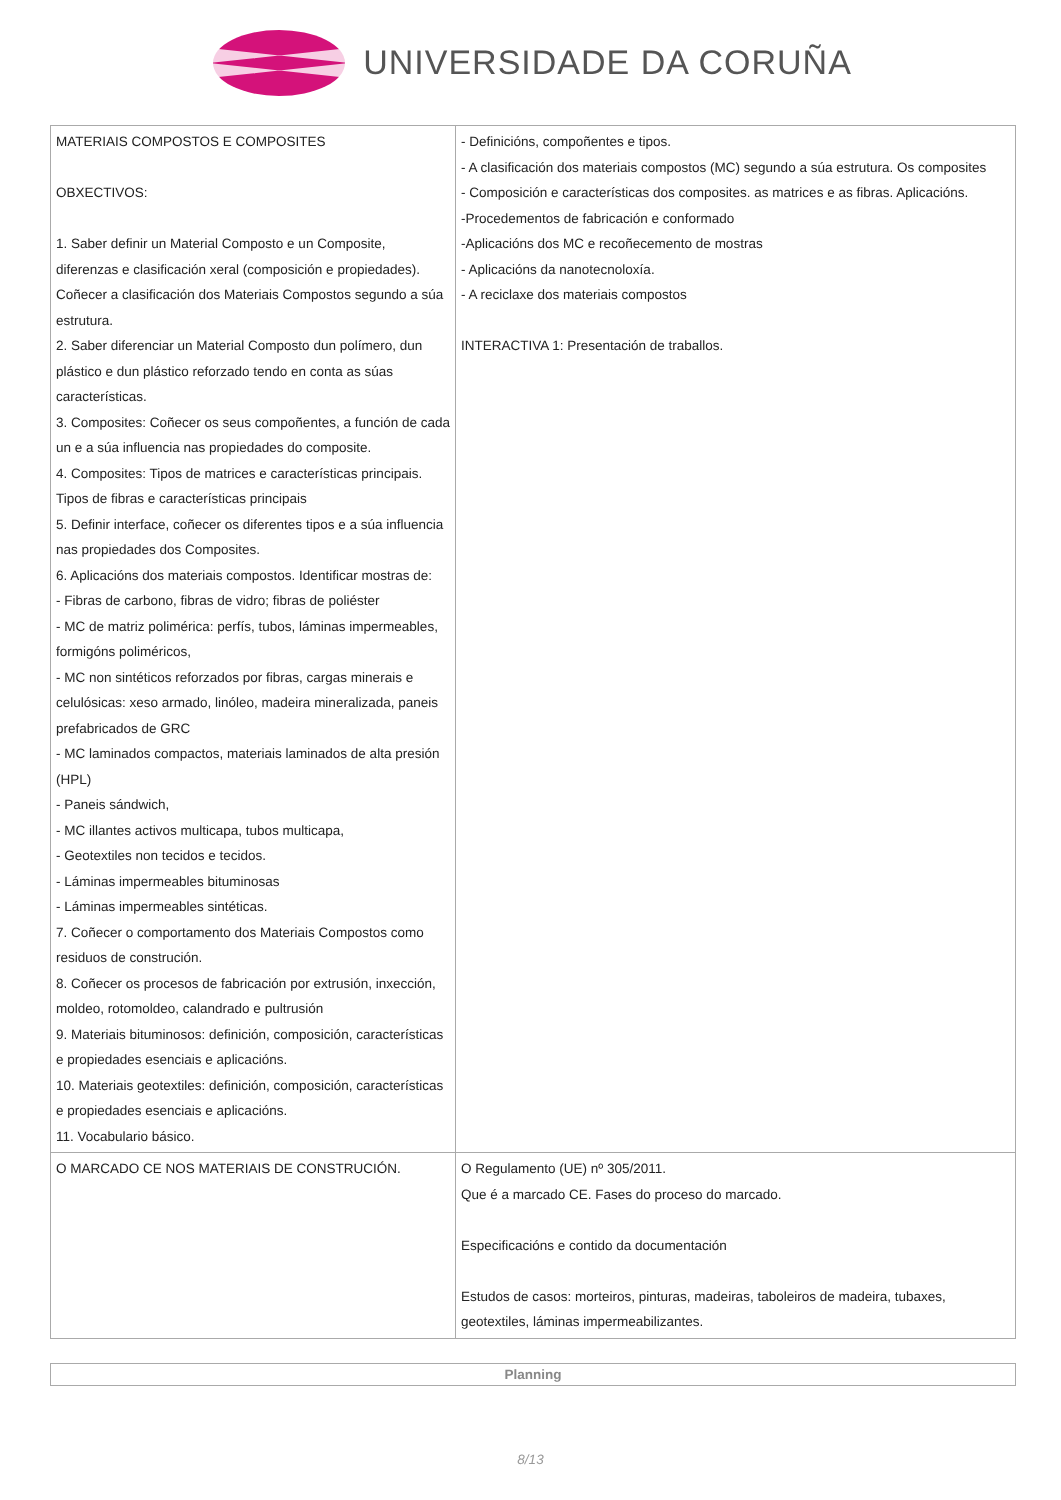UNIVERSIDADE DA CORUÑA
| MATERIAIS COMPOSTOS E COMPOSITES OBXECTIVOS: 1. Saber definir un Material Composto e un Composite, diferenzas e clasificación xeral (composición e propiedades). Coñecer a clasificación dos Materiais Compostos segundo a súa estrutura. 2. Saber diferenciar un Material Composto dun polímero, dun plástico e dun plástico reforzado tendo en conta as súas características. 3. Composites: Coñecer os seus compoñentes, a función de cada un e a súa influencia nas propiedades do composite. 4. Composites: Tipos de matrices e características principais. Tipos de fibras e características principais 5. Definir interface, coñecer os diferentes tipos e a súa influencia nas propiedades dos Composites. 6. Aplicacións dos materiais compostos. Identificar mostras de: - Fibras de carbono, fibras de vidro; fibras de poliéster - MC de matriz polimérica: perfís, tubos, láminas impermeables, formigóns poliméricos, - MC non sintéticos reforzados por fibras, cargas minerais e celulósicas: xeso armado, linóleo, madeira mineralizada, paneis prefabricados de GRC - MC laminados compactos, materiais laminados de alta presión (HPL) - Paneis sándwich, - MC illantes activos multicapa, tubos multicapa, - Geotextiles non tecidos e tecidos. - Láminas impermeables bituminosas - Láminas impermeables sintéticas. 7. Coñecer o comportamento dos Materiais Compostos como residuos de construción. 8. Coñecer os procesos de fabricación por extrusión, inxección, moldeo, rotomoldeo, calandrado e pultrusión 9. Materiais bituminosos: definición, composición, características e propiedades esenciais e aplicacións. 10. Materiais geotextiles: definición, composición, características e propiedades esenciais e aplicacións. 11. Vocabulario básico. | - Definicións, compoñentes e tipos. - A clasificación dos materiais compostos (MC) segundo a súa estrutura. Os composites - Composición e características dos composites. as matrices e as fibras. Aplicacións. -Procedementos de fabricación e conformado -Aplicacións dos MC e recoñecemento de mostras - Aplicacións da nanotecnoloxía. - A reciclaxe dos materiais compostos INTERACTIVA 1: Presentación de traballos. |
| O MARCADO CE NOS MATERIAIS DE CONSTRUCIÓN. | O Regulamento (UE) nº 305/2011. Que é a marcado CE. Fases do proceso do marcado. Especificacións e contido da documentación Estudos de casos: morteiros, pinturas, madeiras, taboleiros de madeira, tubaxes, geotextiles, láminas impermeabilizantes. |
Planning
8/13